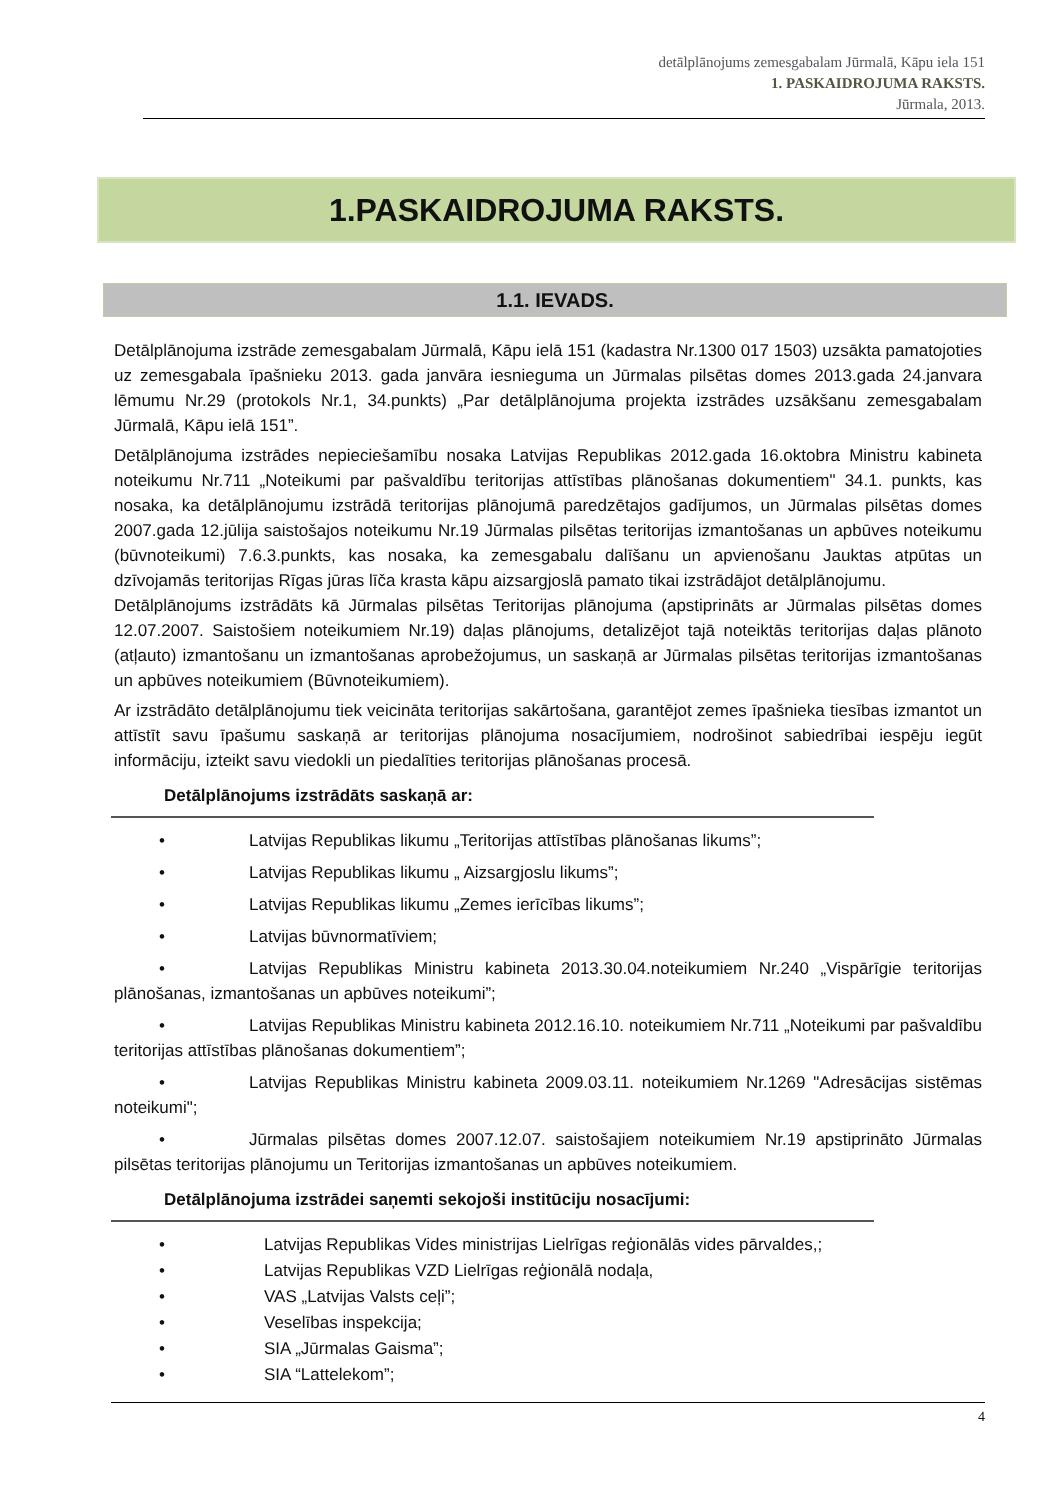detālplānojums zemesgabalam Jūrmalā, Kāpu iela 151
1. PASKAIDROJUMA RAKSTS.
Jūrmala, 2013.
1.PASKAIDROJUMA RAKSTS.
1.1. IEVADS.
Detālplānojuma izstrāde zemesgabalam Jūrmalā, Kāpu ielā 151 (kadastra Nr.1300 017 1503) uzsākta pamatojoties uz zemesgabala īpašnieku 2013. gada janvāra iesnieguma un Jūrmalas pilsētas domes 2013.gada 24.janvara lēmumu Nr.29 (protokols Nr.1, 34.punkts) „Par detālplānojuma projekta izstrādes uzsākšanu zemesgabalam Jūrmalā, Kāpu ielā 151”.
Detālplānojuma izstrādes nepieciešamību nosaka Latvijas Republikas 2012.gada 16.oktobra Ministru kabineta noteikumu Nr.711 „Noteikumi par pašvaldību teritorijas attīstības plānošanas dokumentiem" 34.1. punkts, kas nosaka, ka detālplānojumu izstrādā teritorijas plānojumā paredzētajos gadījumos, un Jūrmalas pilsētas domes 2007.gada 12.jūlija saistošajos noteikumu Nr.19 Jūrmalas pilsētas teritorijas izmantošanas un apbūves noteikumu (būvnoteikumi) 7.6.3.punkts, kas nosaka, ka zemesgabalu dalīšanu un apvienošanu Jauktas atpūtas un dzīvojamās teritorijas Rīgas jūras līča krasta kāpu aizsargjoslā pamato tikai izstrādājot detālplānojumu.
Detālplānojums izstrādāts kā Jūrmalas pilsētas Teritorijas plānojuma (apstiprināts ar Jūrmalas pilsētas domes 12.07.2007. Saistošiem noteikumiem Nr.19) daļas plānojums, detalizējot tajā noteiktās teritorijas daļas plānoto (atļauto) izmantošanu un izmantošanas aprobežojumus, un saskaņā ar Jūrmalas pilsētas teritorijas izmantošanas un apbūves noteikumiem (Būvnoteikumiem).
Ar izstrādāto detālplānojumu tiek veicināta teritorijas sakārtošana, garantējot zemes īpašnieka tiesības izmantot un attīstīt savu īpašumu saskaņā ar teritorijas plānojuma nosacījumiem, nodrošinot sabiedrībai iespēju iegūt informāciju, izteikt savu viedokli un piedalīties teritorijas plānošanas procesā.
Detālplānojums izstrādāts saskaņā ar:
• Latvijas Republikas likumu „Teritorijas attīstības plānošanas likums”;
• Latvijas Republikas likumu „ Aizsargjoslu likums”;
• Latvijas Republikas likumu „Zemes ierīcības likums”;
• Latvijas būvnormatīviem;
• Latvijas Republikas Ministru kabineta 2013.30.04.noteikumiem Nr.240 „Vispārīgie teritorijas plānošanas, izmantošanas un apbūves noteikumi”;
• Latvijas Republikas Ministru kabineta 2012.16.10. noteikumiem Nr.711 „Noteikumi par pašvaldību teritorijas attīstības plānošanas dokumentiem”;
• Latvijas Republikas Ministru kabineta 2009.03.11. noteikumiem Nr.1269 "Adresācijas sistēmas noteikumi";
• Jūrmalas pilsētas domes 2007.12.07. saistošajiem noteikumiem Nr.19 apstiprināto Jūrmalas pilsētas teritorijas plānojumu un Teritorijas izmantošanas un apbūves noteikumiem.
Detālplānojuma izstrādei saņemti sekojoši institūciju nosacījumi:
• Latvijas Republikas Vides ministrijas Lielrīgas reģionālās vides pārvaldes,;
• Latvijas Republikas VZD Lielrīgas reģionālā nodaļa,
• VAS „Latvijas Valsts ceļi”;
• Veselības inspekcija;
• SIA „Jūrmalas Gaisma”;
• SIA “Lattelekom”;
4